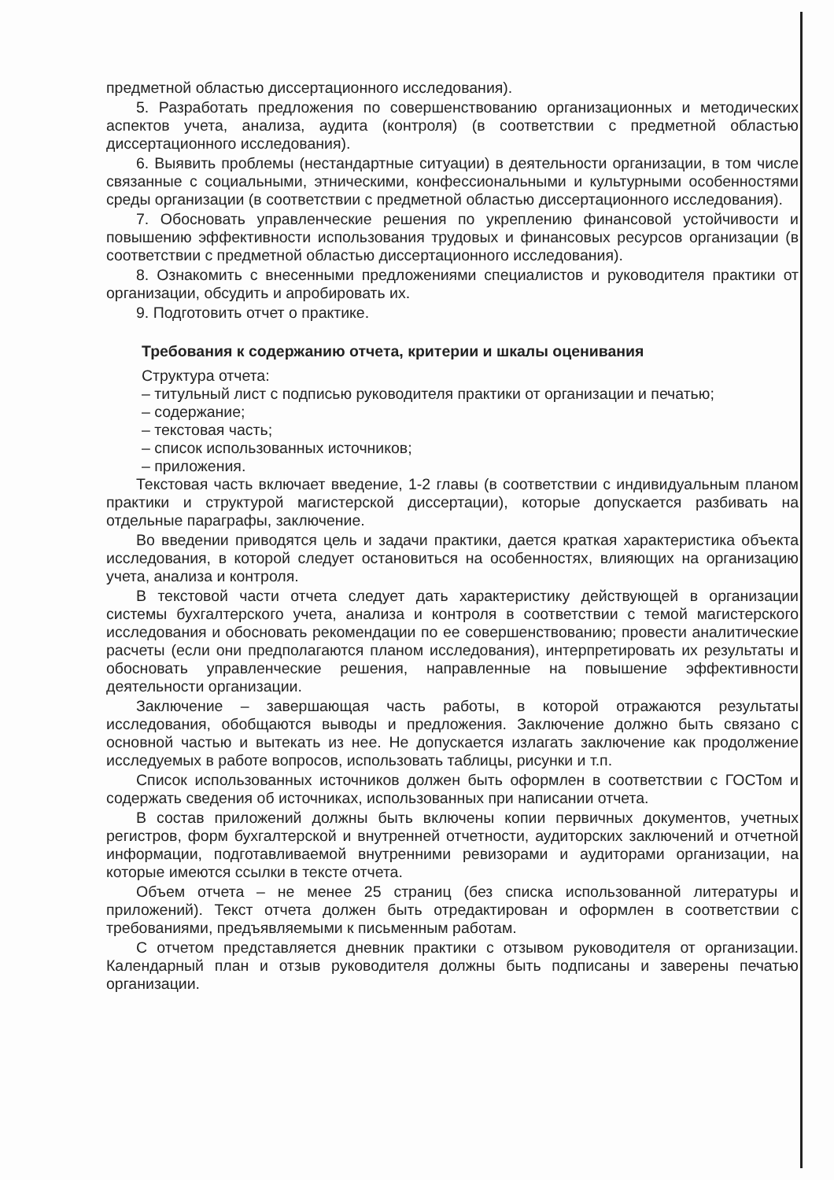предметной областью диссертационного исследования).
5. Разработать предложения по совершенствованию организационных и методических аспектов учета, анализа, аудита (контроля) (в соответствии с предметной областью диссертационного исследования).
6. Выявить проблемы (нестандартные ситуации) в деятельности организации, в том числе связанные с социальными, этническими, конфессиональными и культурными особенностями среды организации (в соответствии с предметной областью диссертационного исследования).
7. Обосновать управленческие решения по укреплению финансовой устойчивости и повышению эффективности использования трудовых и финансовых ресурсов организации (в соответствии с предметной областью диссертационного исследования).
8. Ознакомить с внесенными предложениями специалистов и руководителя практики от организации, обсудить и апробировать их.
9. Подготовить отчет о практике.
Требования к содержанию отчета, критерии и шкалы оценивания
Структура отчета:
– титульный лист с подписью руководителя практики от организации и печатью;
– содержание;
– текстовая часть;
– список использованных источников;
– приложения.
Текстовая часть включает введение, 1-2 главы (в соответствии с индивидуальным планом практики и структурой магистерской диссертации), которые допускается разбивать на отдельные параграфы, заключение.
Во введении приводятся цель и задачи практики, дается краткая характеристика объекта исследования, в которой следует остановиться на особенностях, влияющих на организацию учета, анализа и контроля.
В текстовой части отчета следует дать характеристику действующей в организации системы бухгалтерского учета, анализа и контроля в соответствии с темой магистерского исследования и обосновать рекомендации по ее совершенствованию; провести аналитические расчеты (если они предполагаются планом исследования), интерпретировать их результаты и обосновать управленческие решения, направленные на повышение эффективности деятельности организации.
Заключение – завершающая часть работы, в которой отражаются результаты исследования, обобщаются выводы и предложения. Заключение должно быть связано с основной частью и вытекать из нее. Не допускается излагать заключение как продолжение исследуемых в работе вопросов, использовать таблицы, рисунки и т.п.
Список использованных источников должен быть оформлен в соответствии с ГОСТом и содержать сведения об источниках, использованных при написании отчета.
В состав приложений должны быть включены копии первичных документов, учетных регистров, форм бухгалтерской и внутренней отчетности, аудиторских заключений и отчетной информации, подготавливаемой внутренними ревизорами и аудиторами организации, на которые имеются ссылки в тексте отчета.
Объем отчета – не менее 25 страниц (без списка использованной литературы и приложений). Текст отчета должен быть отредактирован и оформлен в соответствии с требованиями, предъявляемыми к письменным работам.
С отчетом представляется дневник практики с отзывом руководителя от организации. Календарный план и отзыв руководителя должны быть подписаны и заверены печатью организации.